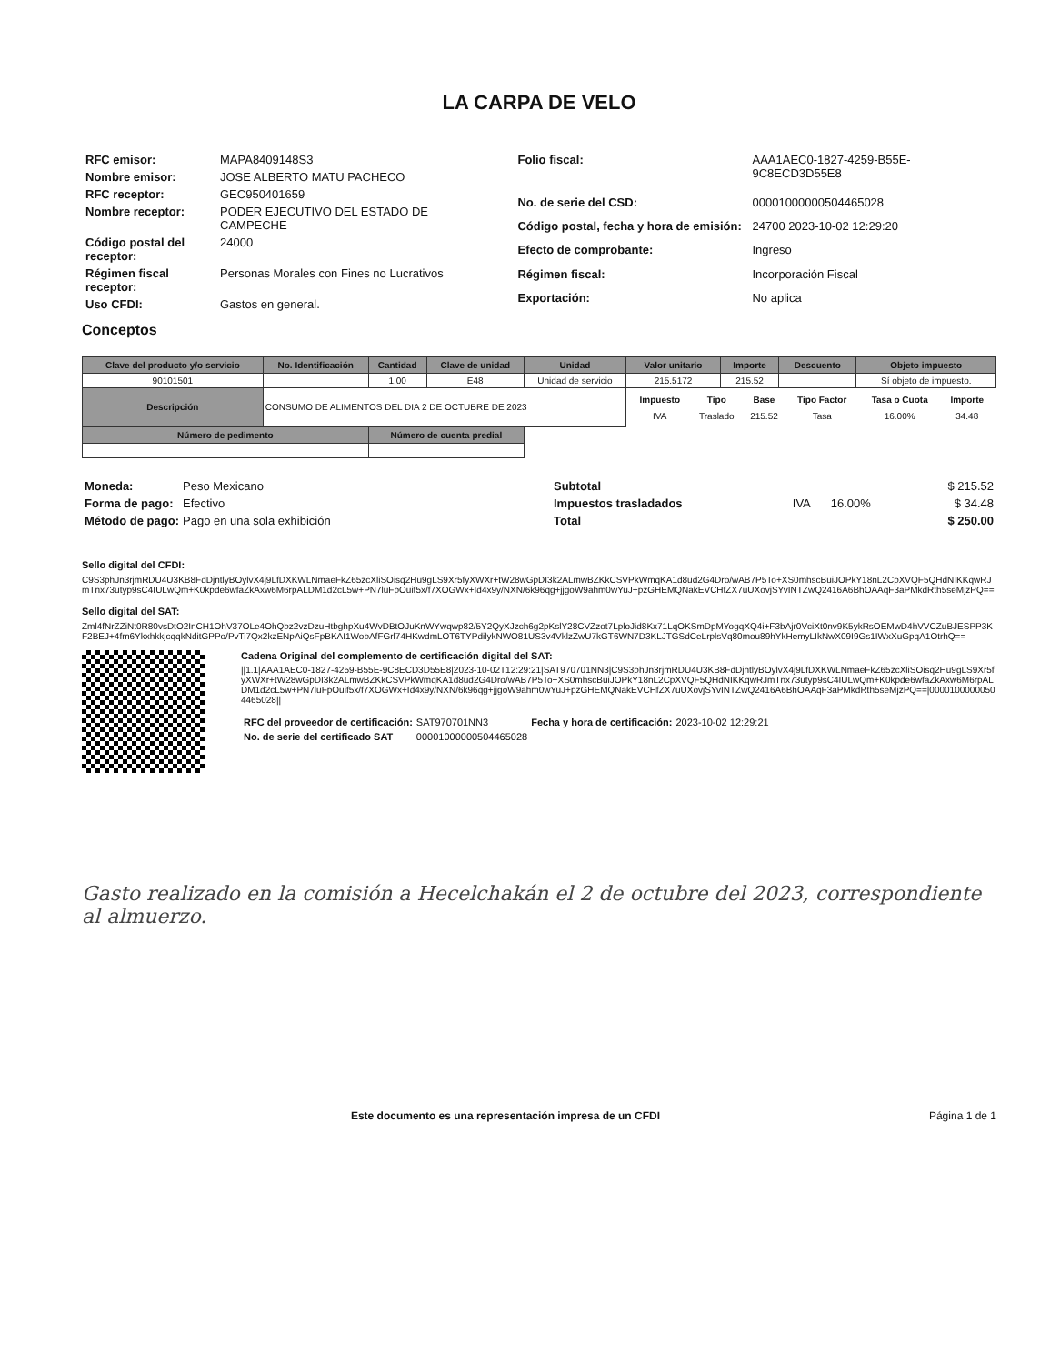LA CARPA DE VELO
| RFC emisor: | MAPA8409148S3 |
| Nombre emisor: | JOSE ALBERTO MATU PACHECO |
| RFC receptor: | GEC950401659 |
| Nombre receptor: | PODER EJECUTIVO DEL ESTADO DE CAMPECHE |
| Código postal del receptor: | 24000 |
| Régimen fiscal receptor: | Personas Morales con Fines no Lucrativos |
| Uso CFDI: | Gastos en general. |
| Folio fiscal: | AAA1AEC0-1827-4259-B55E-9C8ECD3D55E8 |
| No. de serie del CSD: | 00001000000504465028 |
| Código postal, fecha y hora de emisión: | 24700 2023-10-02 12:29:20 |
| Efecto de comprobante: | Ingreso |
| Régimen fiscal: | Incorporación Fiscal |
| Exportación: | No aplica |
Conceptos
| Clave del producto y/o servicio | No. Identificación | Cantidad | Clave de unidad | Unidad | Valor unitario | Importe | Descuento | Objeto impuesto |
| --- | --- | --- | --- | --- | --- | --- | --- | --- |
| 90101501 | | 1.00 | E48 | Unidad de servicio | 215.5172 | 215.52 | | Sí objeto de impuesto. |
| Descripción | CONSUMO DE ALIMENTOS DEL DIA 2 DE OCTUBRE DE 2023 | | | | / Impuesto / Tipo / Base / Tipo Factor / Tasa o Cuota / Importe / / --- / --- / --- / --- / --- / --- / / IVA / Traslado / 215.52 / Tasa / 16.00% / 34.48 / | | | |
| Número de pedimento | | Número de cuenta predial | | | | | | |
| Moneda: | Peso Mexicano |
| Forma de pago: | Efectivo |
| Método de pago: | Pago en una sola exhibición |
| Subtotal | | | $ 215.52 |
| Impuestos trasladados | IVA | 16.00% | $ 34.48 |
| Total | | | $ 250.00 |
Sello digital del CFDI:
C9S3phJn3rjmRDU4U3KB8FdDjntlyBOylvX4j9LfDXKWLNmaeFkZ65zcXliSOisq2Hu9gLS9Xr5fyXWXr+tW28wGpDI3k2ALmwBZKkCSVPkWmqKA1d8ud2G4Dro/wAB7P5To+XS0mhscBuiJOPkY18nL2CpXVQF5QHdNIKKqwRJmTnx73utyp9sC4IULwQm+K0kpde6wfaZkAxw6M6rpALDM1d2cL5w+PN7luFpOuif5x/f7XOGWx+Id4x9y/NXN/6k96qg+jjgoW9ahm0wYuJ+pzGHEMQNakEVCHfZX7uUXovjSYvINTZwQ2416A6BhOAAqF3aPMkdRth5seMjzPQ==
Sello digital del SAT:
Zml4fNrZZiNt0R80vsDtO2InCH1OhV37OLe4OhQbz2vzDzuHtbghpXu4WvDBtOJuKnWYwqwp82/5Y2QyXJzch6g2pKslY28CVZzot7LploJid8Kx71LqOKSmDpMYogqXQ4i+F3bAjr0VciXt0nv9K5ykRsOEMwD4hVVCZuBJESPP3KF2BEJ+4fm6YkxhkkjcqqkNditGPPo/PvTi7Qx2kzENpAiQsFpBKAI1WobAfFGrl74HKwdmLOT6TYPdilykNWO81US3v4VklzZwU7kGT6WN7D3KLJTGSdCeLrplsVq80mou89hYkHemyLIkNwX09I9Gs1IWxXuGpqA1OtrhQ==
Cadena Original del complemento de certificación digital del SAT:
||1.1|AAA1AEC0-1827-4259-B55E-9C8ECD3D55E8|2023-10-02T12:29:21|SAT970701NN3|C9S3phJn3rjmRDU4U3KB8FdDjntlyBOylvX4j9LfDXKWLNmaeFkZ65zcXliSOisq2Hu9gLS9Xr5fyXWXr+tW28wGpDI3k2ALmwBZKkCSVPkWmqKA1d8ud2G4Dro/wAB7P5To+XS0mhscBuiJOPkY18nL2CpXVQF5QHdNIKKqwRJmTnx73utyp9sC4IULwQm+K0kpde6wfaZkAxw6M6rpALDM1d2cL5w+PN7luFpOuif5x/f7XOGWx+Id4x9y/NXN/6k96qg+jjgoW9ahm0wYuJ+pzGHEMQNakEVCHfZX7uUXovjSYvINTZwQ2416A6BhOAAqF3aPMkdRth5seMjzPQ==|00001000000504465028||
| RFC del proveedor de certificación: | SAT970701NN3 | Fecha y hora de certificación: | 2023-10-02 12:29:21 |
| No. de serie del certificado SAT | 00001000000504465028 | | |
Gasto realizado en la comisión a Hecelchakán el 2 de octubre del 2023, correspondiente al almuerzo.
Este documento es una representación impresa de un CFDI Página 1 de 1